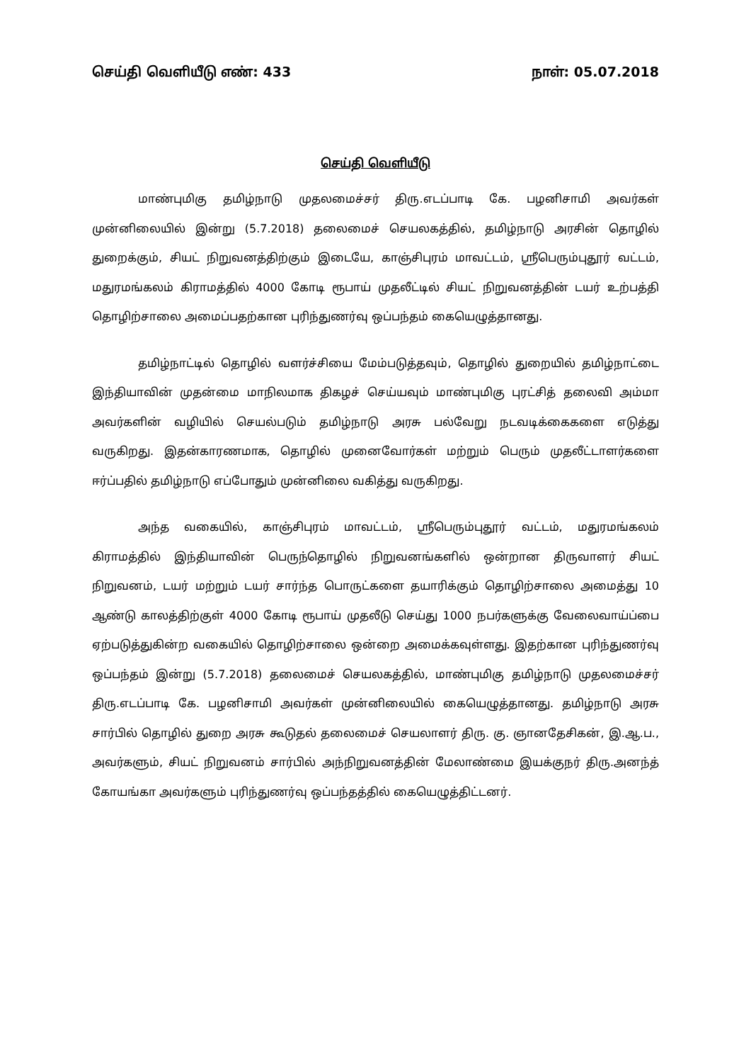செய்தி வெளியீடு எண்: 433 நாள்: 05.07.2018
செய்தி வெளியீடு
மாண்புமிகு தமிழ்நாடு முதலமைச்சர் திரு.எடப்பாடி கே. பழனிசாமி அவர்கள் முன்னிலையில் இன்று (5.7.2018) தலைமைச் செயலகத்தில், தமிழ்நாடு அரசின் தொழில் துறைக்கும், சியட் நிறுவனத்திற்கும் இடையே, காஞ்சிபுரம் மாவட்டம், ஸ்ரீபெரும்புதூர் வட்டம், மதுரமங்கலம் கிராமத்தில் 4000 கோடி ரூபாய் முதலீட்டில் சியட் நிறுவனத்தின் டயர் உற்பத்தி தொழிற்சாலை அமைப்பதற்கான புரிந்துணர்வு ஒப்பந்தம் கையெழுத்தானது.
தமிழ்நாட்டில் தொழில் வளர்ச்சியை மேம்படுத்தவும், தொழில் துறையில் தமிழ்நாட்டை இந்தியாவின் முதன்மை மாநிலமாக திகழச் செய்யவும் மாண்புமிகு புரட்சித் தலைவி அம்மா அவர்களின் வழியில் செயல்படும் தமிழ்நாடு அரசு பல்வேறு நடவடிக்கைகளை எடுத்து வருகிறது. இதன்காரணமாக, தொழில் முனைவோர்கள் மற்றும் பெரும் முதலீட்டாளர்களை ஈர்ப்பதில் தமிழ்நாடு எப்போதும் முன்னிலை வகித்து வருகிறது.
அந்த வகையில், காஞ்சிபுரம் மாவட்டம், ஸ்ரீபெரும்புதூர் வட்டம், மதுரமங்கலம் கிராமத்தில் இந்தியாவின் பெருந்தொழில் நிறுவனங்களில் ஒன்றான திருவாளர் சியட் நிறுவனம், டயர் மற்றும் டயர் சார்ந்த பொருட்களை தயாரிக்கும் தொழிற்சாலை அமைத்து 10 ஆண்டு காலத்திற்குள் 4000 கோடி ரூபாய் முதலீடு செய்து 1000 நபர்களுக்கு வேலைவாய்ப்பை ஏற்படுத்துகின்ற வகையில் தொழிற்சாலை ஒன்றை அமைக்கவுள்ளது. இதற்கான புரிந்துணர்வு ஒப்பந்தம் இன்று (5.7.2018) தலைமைச் செயலகத்தில், மாண்புமிகு தமிழ்நாடு முதலமைச்சர் திரு.எடப்பாடி கே. பழனிசாமி அவர்கள் முன்னிலையில் கையெழுத்தானது. தமிழ்நாடு அரசு சார்பில் தொழில் துறை அரசு கூடுதல் தலைமைச் செயலாளர் திரு. கு. ஞானதேசிகன், இ.ஆ.ப., அவர்களும், சியட் நிறுவனம் சார்பில் அந்நிறுவனத்தின் மேலாண்மை இயக்குநர் திரு.அனந்த் கோயங்கா அவர்களும் புரிந்துணர்வு ஒப்பந்தத்தில் கையெழுத்திட்டனர்.